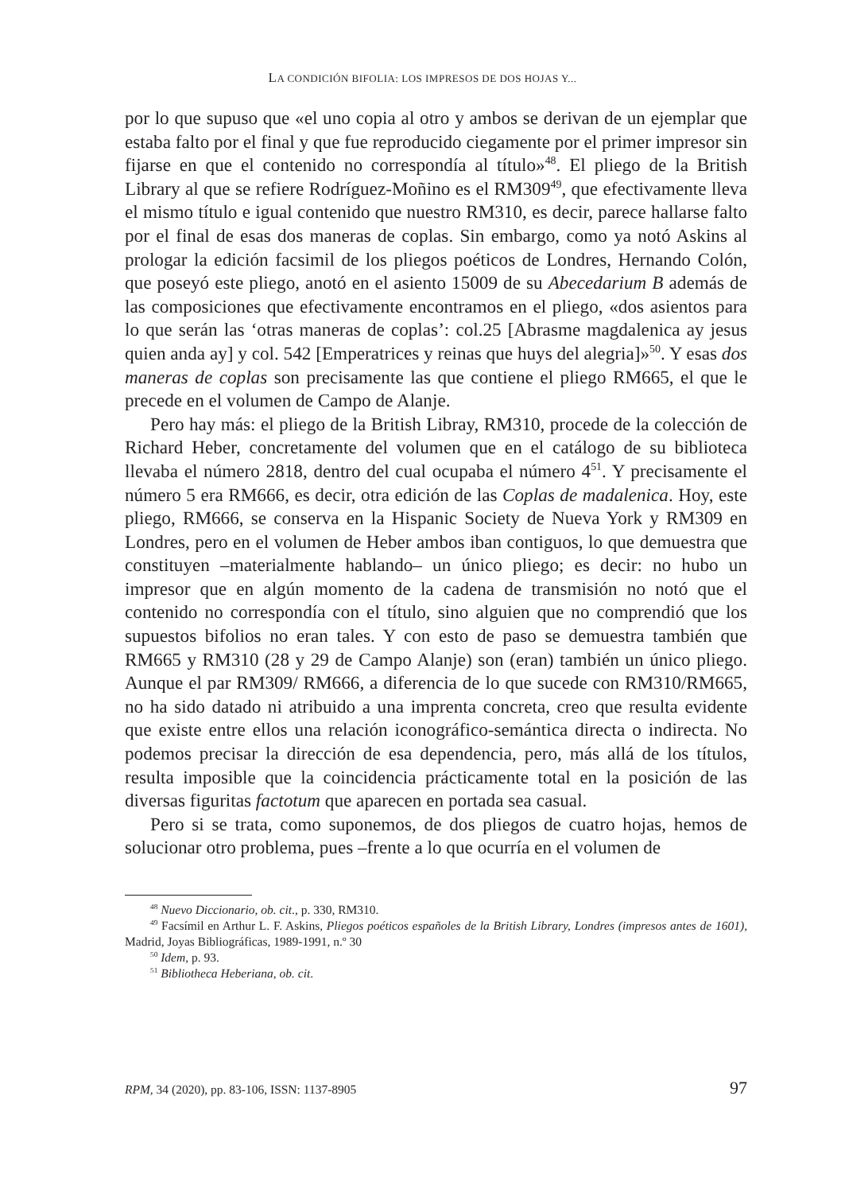LA CONDICIÓN BIFOLIA: LOS IMPRESOS DE DOS HOJAS Y...
por lo que supuso que «el uno copia al otro y ambos se derivan de un ejemplar que estaba falto por el final y que fue reproducido ciegamente por el primer impresor sin fijarse en que el contenido no correspondía al título»<sup>48</sup>. El pliego de la British Library al que se refiere Rodríguez-Moñino es el RM309<sup>49</sup>, que efectivamente lleva el mismo título e igual contenido que nuestro RM310, es decir, parece hallarse falto por el final de esas dos maneras de coplas. Sin embargo, como ya notó Askins al prologar la edición facsimil de los pliegos poéticos de Londres, Hernando Colón, que poseyó este pliego, anotó en el asiento 15009 de su Abecedarium B además de las composiciones que efectivamente encontramos en el pliego, «dos asientos para lo que serán las ‘otras maneras de coplas’: col.25 [Abrasme magdalenica ay jesus quien anda ay] y col. 542 [Emperatrices y reinas que huys del alegria]»<sup>50</sup>. Y esas dos maneras de coplas son precisamente las que contiene el pliego RM665, el que le precede en el volumen de Campo de Alanje.
Pero hay más: el pliego de la British Libray, RM310, procede de la colección de Richard Heber, concretamente del volumen que en el catálogo de su biblioteca llevaba el número 2818, dentro del cual ocupaba el número 4<sup>51</sup>. Y precisamente el número 5 era RM666, es decir, otra edición de las Coplas de madalenica. Hoy, este pliego, RM666, se conserva en la Hispanic Society de Nueva York y RM309 en Londres, pero en el volumen de Heber ambos iban contiguos, lo que demuestra que constituyen –materialmente hablando– un único pliego; es decir: no hubo un impresor que en algún momento de la cadena de transmisión no notó que el contenido no correspondía con el título, sino alguien que no comprendió que los supuestos bifolios no eran tales. Y con esto de paso se demuestra también que RM665 y RM310 (28 y 29 de Campo Alanje) son (eran) también un único pliego. Aunque el par RM309/ RM666, a diferencia de lo que sucede con RM310/RM665, no ha sido datado ni atribuido a una imprenta concreta, creo que resulta evidente que existe entre ellos una relación iconográfico-semántica directa o indirecta. No podemos precisar la dirección de esa dependencia, pero, más allá de los títulos, resulta imposible que la coincidencia prácticamente total en la posición de las diversas figuritas factotum que aparecen en portada sea casual.
Pero si se trata, como suponemos, de dos pliegos de cuatro hojas, hemos de solucionar otro problema, pues –frente a lo que ocurría en el volumen de
<sup>48</sup> Nuevo Diccionario, ob. cit., p. 330, RM310.
<sup>49</sup> Facsímil en Arthur L. F. Askins, Pliegos poéticos españoles de la British Library, Londres (impresos antes de 1601), Madrid, Joyas Bibliográficas, 1989-1991, n.º 30
<sup>50</sup> Idem, p. 93.
<sup>51</sup> Bibliotheca Heberiana, ob. cit.
RPM, 34 (2020), pp. 83-106, ISSN: 1137-8905 97